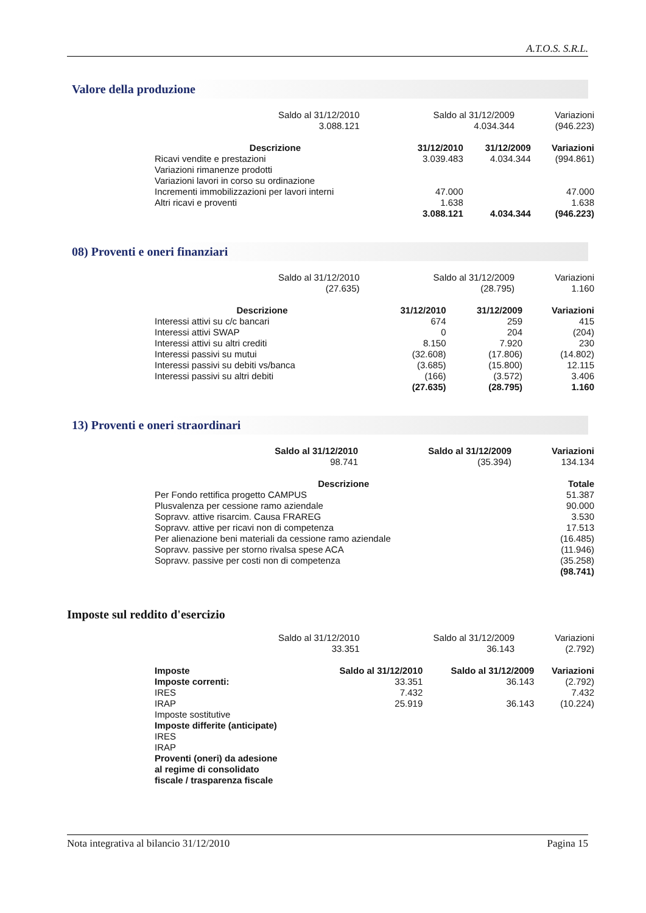A.T.O.S. S.R.L.
Valore della produzione
| Saldo al 31/12/2010 3.088.121 | Saldo al 31/12/2009 4.034.344 | Variazioni (946.223) |
| Descrizione | 31/12/2010 | 31/12/2009 | Variazioni |
| --- | --- | --- | --- |
| Ricavi vendite e prestazioni | 3.039.483 | 4.034.344 | (994.861) |
| Variazioni rimanenze prodotti | | | |
| Variazioni lavori in corso su ordinazione | | | |
| Incrementi immobilizzazioni per lavori interni | 47.000 | | 47.000 |
| Altri ricavi e proventi | 1.638 | | 1.638 |
| | 3.088.121 | 4.034.344 | (946.223) |
08) Proventi e oneri finanziari
| Saldo al 31/12/2010 (27.635) | Saldo al 31/12/2009 (28.795) | Variazioni 1.160 |
| Descrizione | 31/12/2010 | 31/12/2009 | Variazioni |
| --- | --- | --- | --- |
| Interessi attivi su c/c bancari | 674 | 259 | 415 |
| Interessi attivi SWAP | 0 | 204 | (204) |
| Interessi attivi su altri crediti | 8.150 | 7.920 | 230 |
| Interessi passivi su mutui | (32.608) | (17.806) | (14.802) |
| Interessi passivi su debiti vs/banca | (3.685) | (15.800) | 12.115 |
| Interessi passivi su altri debiti | (166) | (3.572) | 3.406 |
| | (27.635) | (28.795) | 1.160 |
13) Proventi e oneri straordinari
| Saldo al 31/12/2010 98.741 | Saldo al 31/12/2009 (35.394) | Variazioni 134.134 |
| Descrizione | Totale |
| --- | --- |
| Per Fondo rettifica progetto CAMPUS | 51.387 |
| Plusvalenza per cessione ramo aziendale | 90.000 |
| Sopravv. attive risarcim. Causa FRAREG | 3.530 |
| Sopravv. attive per ricavi non di competenza | 17.513 |
| Per alienazione beni materiali da cessione ramo aziendale | (16.485) |
| Sopravv. passive per storno rivalsa spese ACA | (11.946) |
| Sopravv. passive per costi non di competenza | (35.258) |
| | (98.741) |
Imposte sul reddito d'esercizio
| Saldo al 31/12/2010 33.351 | Saldo al 31/12/2009 36.143 | Variazioni (2.792) |
| Imposte | Saldo al 31/12/2010 | Saldo al 31/12/2009 | Variazioni |
| --- | --- | --- | --- |
| Imposte correnti: | 33.351 | 36.143 | (2.792) |
| IRES | 7.432 | | 7.432 |
| IRAP | 25.919 | 36.143 | (10.224) |
| Imposte sostitutive | | | |
| Imposte differite (anticipate) | | | |
| IRES | | | |
| IRAP | | | |
| Proventi (oneri) da adesione al regime di consolidato fiscale / trasparenza fiscale | | | |
Nota integrativa al bilancio 31/12/2010 Pagina 15